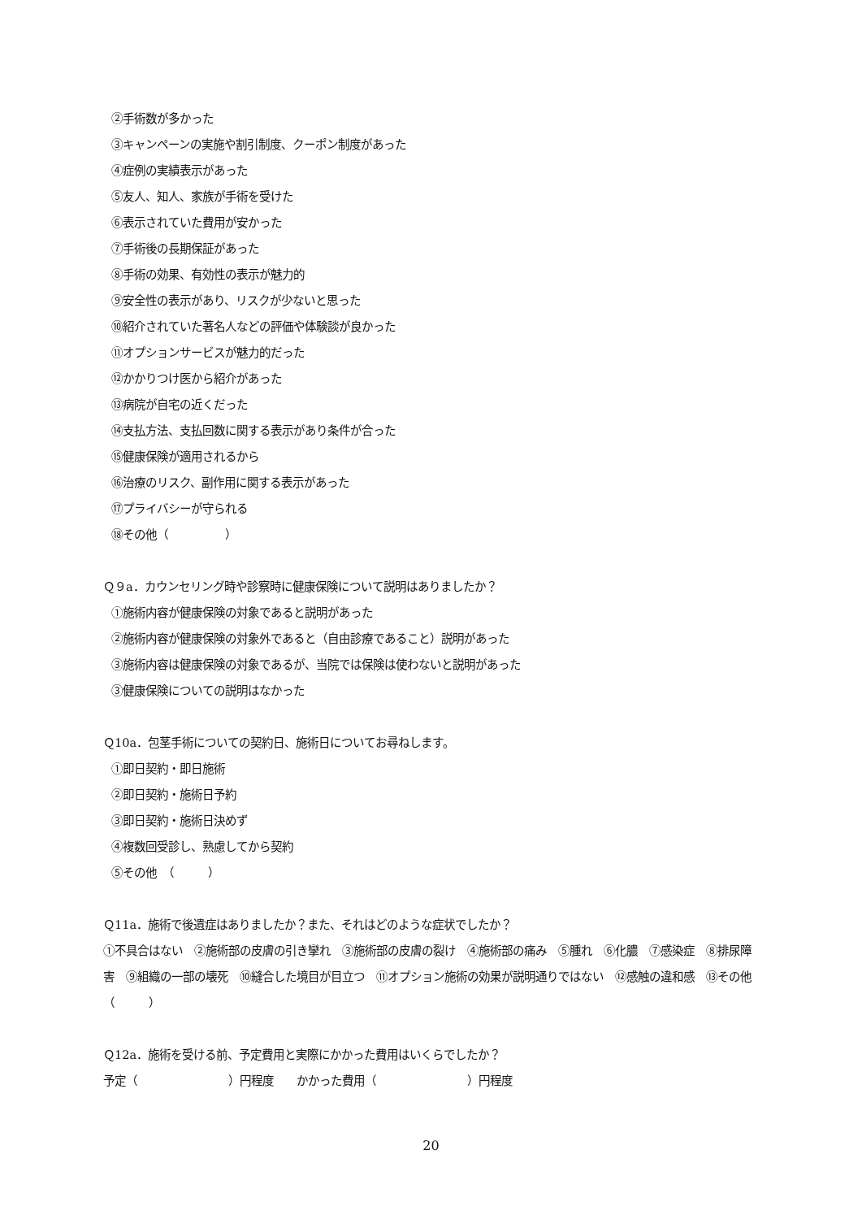②手術数が多かった
③キャンペーンの実施や割引制度、クーポン制度があった
④症例の実績表示があった
⑤友人、知人、家族が手術を受けた
⑥表示されていた費用が安かった
⑦手術後の長期保証があった
⑧手術の効果、有効性の表示が魅力的
⑨安全性の表示があり、リスクが少ないと思った
⑩紹介されていた著名人などの評価や体験談が良かった
⑪オプションサービスが魅力的だった
⑫かかりつけ医から紹介があった
⑬病院が自宅の近くだった
⑭支払方法、支払回数に関する表示があり条件が合った
⑮健康保険が適用されるから
⑯治療のリスク、副作用に関する表示があった
⑰プライバシーが守られる
⑱その他（　　　　　）
Ｑ９a．カウンセリング時や診察時に健康保険について説明はありましたか？
①施術内容が健康保険の対象であると説明があった
②施術内容が健康保険の対象外であると（自由診療であること）説明があった
③施術内容は健康保険の対象であるが、当院では保険は使わないと説明があった
③健康保険についての説明はなかった
Ｑ10a．包茎手術についての契約日、施術日についてお尋ねします。
①即日契約・即日施術
②即日契約・施術日予約
③即日契約・施術日決めず
④複数回受診し、熟慮してから契約
⑤その他　（　　　）
Ｑ11a．施術で後遺症はありましたか？また、それはどのような症状でしたか？
①不具合はない　②施術部の皮膚の引き攣れ　③施術部の皮膚の裂け　④施術部の痛み　⑤腫れ　⑥化膿　⑦感染症　⑧排尿障害　⑨組織の一部の壊死　⑩縫合した境目が目立つ　⑪オプション施術の効果が説明通りではない　⑫感触の違和感　⑬その他（　　　）
Ｑ12a．施術を受ける前、予定費用と実際にかかった費用はいくらでしたか？
予定（　　　　　　　　）円程度　　かかった費用（　　　　　　　　）円程度
20